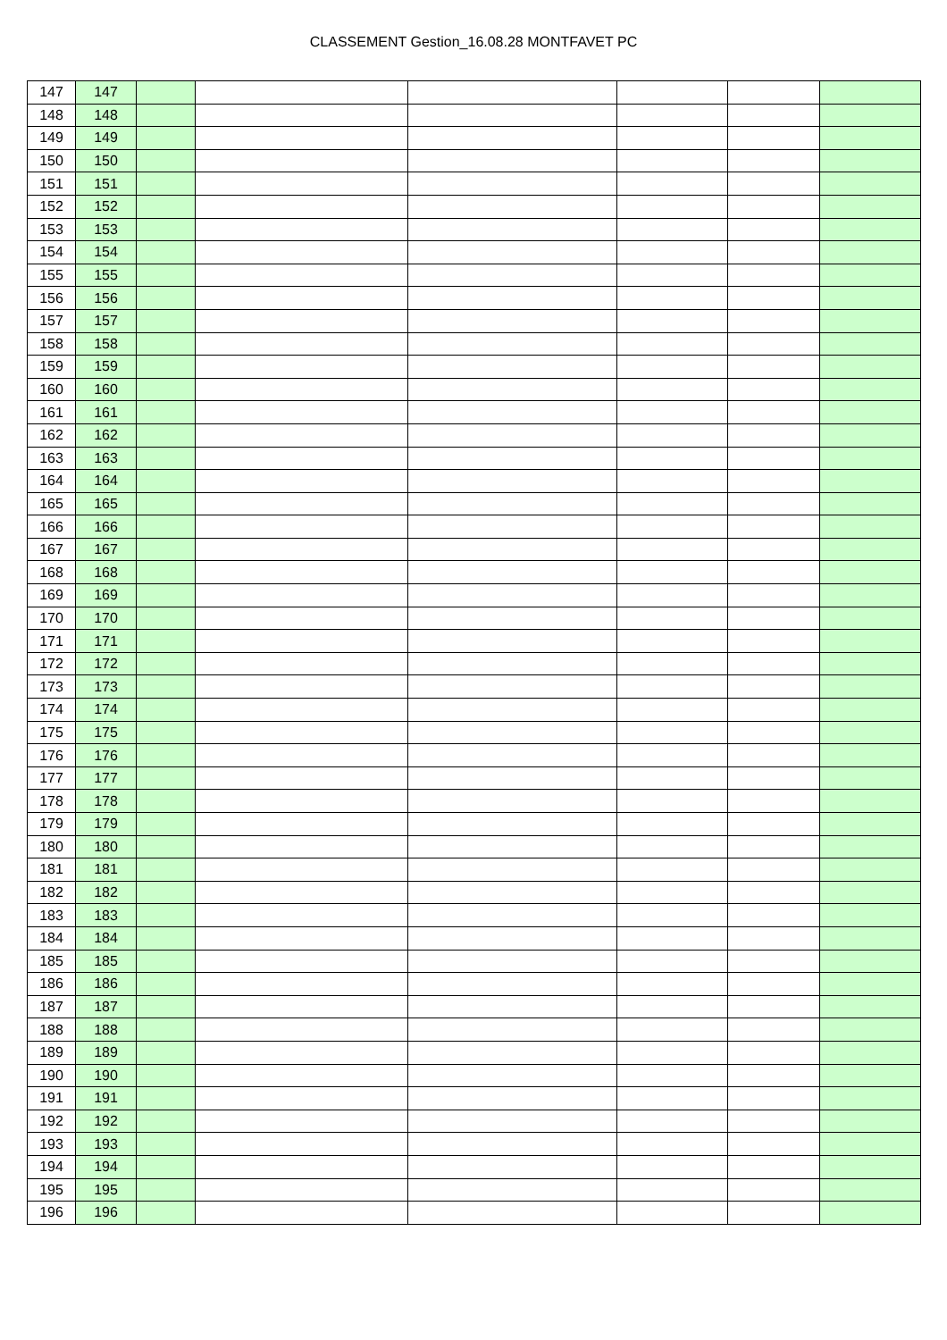CLASSEMENT Gestion_16.08.28 MONTFAVET PC
| 147 | 147 | | | | | | |
| 148 | 148 | | | | | | |
| 149 | 149 | | | | | | |
| 150 | 150 | | | | | | |
| 151 | 151 | | | | | | |
| 152 | 152 | | | | | | |
| 153 | 153 | | | | | | |
| 154 | 154 | | | | | | |
| 155 | 155 | | | | | | |
| 156 | 156 | | | | | | |
| 157 | 157 | | | | | | |
| 158 | 158 | | | | | | |
| 159 | 159 | | | | | | |
| 160 | 160 | | | | | | |
| 161 | 161 | | | | | | |
| 162 | 162 | | | | | | |
| 163 | 163 | | | | | | |
| 164 | 164 | | | | | | |
| 165 | 165 | | | | | | |
| 166 | 166 | | | | | | |
| 167 | 167 | | | | | | |
| 168 | 168 | | | | | | |
| 169 | 169 | | | | | | |
| 170 | 170 | | | | | | |
| 171 | 171 | | | | | | |
| 172 | 172 | | | | | | |
| 173 | 173 | | | | | | |
| 174 | 174 | | | | | | |
| 175 | 175 | | | | | | |
| 176 | 176 | | | | | | |
| 177 | 177 | | | | | | |
| 178 | 178 | | | | | | |
| 179 | 179 | | | | | | |
| 180 | 180 | | | | | | |
| 181 | 181 | | | | | | |
| 182 | 182 | | | | | | |
| 183 | 183 | | | | | | |
| 184 | 184 | | | | | | |
| 185 | 185 | | | | | | |
| 186 | 186 | | | | | | |
| 187 | 187 | | | | | | |
| 188 | 188 | | | | | | |
| 189 | 189 | | | | | | |
| 190 | 190 | | | | | | |
| 191 | 191 | | | | | | |
| 192 | 192 | | | | | | |
| 193 | 193 | | | | | | |
| 194 | 194 | | | | | | |
| 195 | 195 | | | | | | |
| 196 | 196 | | | | | | |